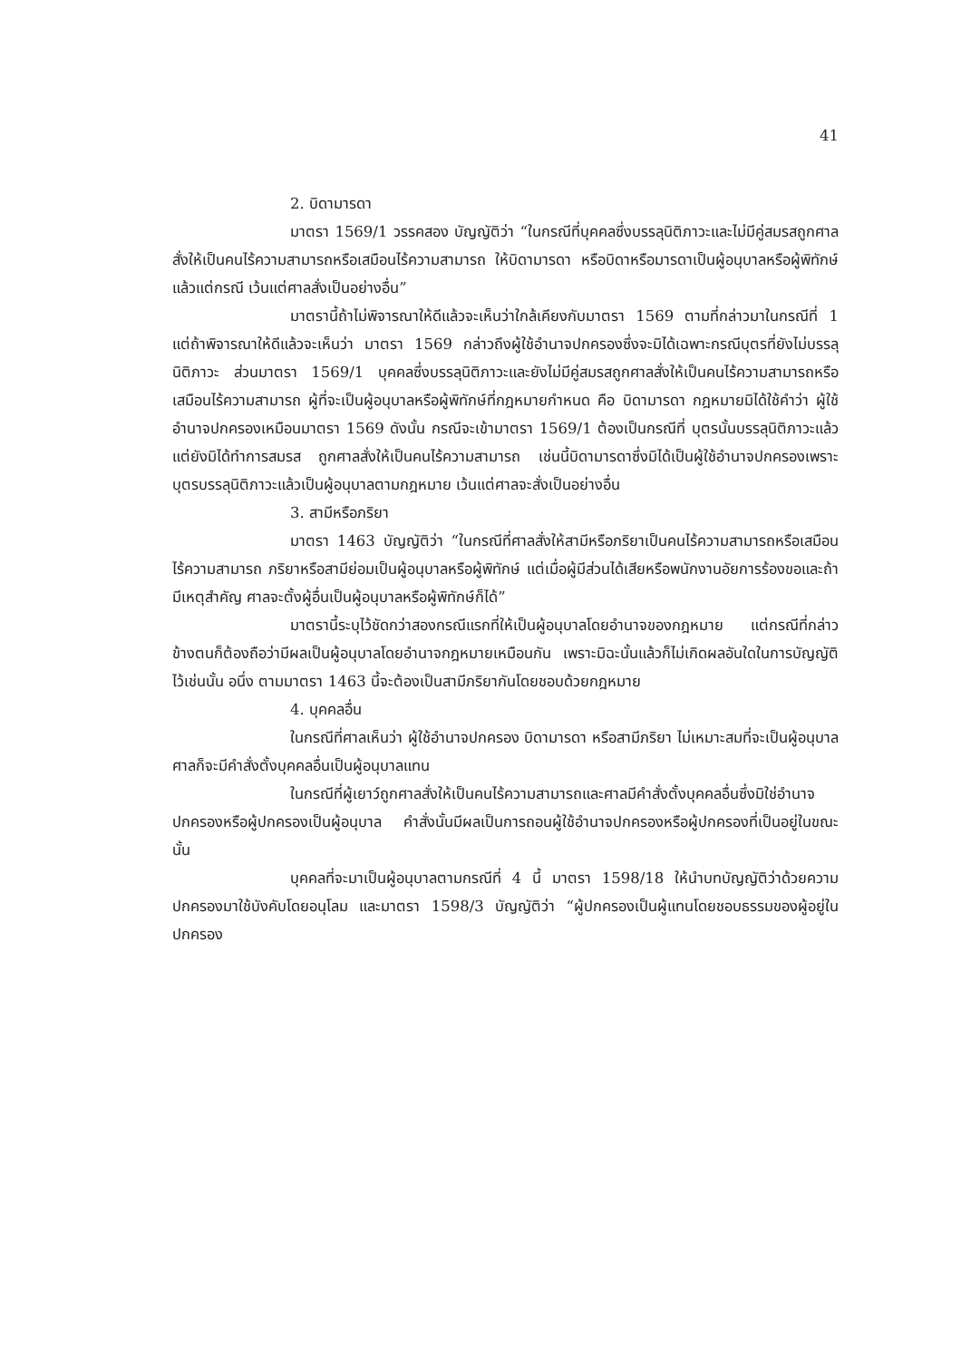41
2. บิดามารดา
มาตรา 1569/1 วรรคสอง บัญญัติว่า “ในกรณีที่บุคคลซึ่งบรรลุนิติภาวะและไม่มีคู่สมรสถูกศาลสั่งให้เป็นคนไร้ความสามารถหรือเสมือนไร้ความสามารถ ให้บิดามารดา หรือบิดาหรือมารดาเป็นผู้อนุบาลหรือผู้พิทักษ์แล้วแต่กรณี เว้นแต่ศาลสั่งเป็นอย่างอื่น”
มาตรานี้ถ้าไม่พิจารณาให้ดีแล้วจะเห็นว่าใกล้เคียงกับมาตรา 1569 ตามที่กล่าวมาในกรณีที่ 1 แต่ถ้าพิจารณาให้ดีแล้วจะเห็นว่า มาตรา 1569 กล่าวถึงผู้ใช้อำนาจปกครองซึ่งจะมิได้เฉพาะกรณีบุตรที่ยังไม่บรรลุนิติภาวะ ส่วนมาตรา 1569/1 บุคคลซึ่งบรรลุนิติภาวะและยังไม่มีคู่สมรสถูกศาลสั่งให้เป็นคนไร้ความสามารถหรือเสมือนไร้ความสามารถ ผู้ที่จะเป็นผู้อนุบาลหรือผู้พิทักษ์ที่กฎหมายกำหนด คือ บิดามารดา กฎหมายมิได้ใช้คำว่า ผู้ใช้อำนาจปกครองเหมือนมาตรา 1569 ดังนั้น กรณีจะเข้ามาตรา 1569/1 ต้องเป็นกรณีที่ บุตรนั้นบรรลุนิติภาวะแล้ว แต่ยังมิได้ทำการสมรส ถูกศาลสั่งให้เป็นคนไร้ความสามารถ เช่นนี้บิดามารดาซึ่งมิได้เป็นผู้ใช้อำนาจปกครองเพราะบุตรบรรลุนิติภาวะแล้วเป็นผู้อนุบาลตามกฎหมาย เว้นแต่ศาลจะสั่งเป็นอย่างอื่น
3. สามีหรือภริยา
มาตรา 1463 บัญญัติว่า “ในกรณีที่ศาลสั่งให้สามีหรือภริยาเป็นคนไร้ความสามารถหรือเสมือนไร้ความสามารถ ภริยาหรือสามีย่อมเป็นผู้อนุบาลหรือผู้พิทักษ์ แต่เมื่อผู้มีส่วนได้เสียหรือพนักงานอัยการร้องขอและถ้ามีเหตุสำคัญ ศาลจะตั้งผู้อื่นเป็นผู้อนุบาลหรือผู้พิทักษ์ก็ได้”
มาตรานี้ระบุไว้ชัดกว่าสองกรณีแรกที่ให้เป็นผู้อนุบาลโดยอำนาจของกฎหมาย แต่กรณีที่กล่าวข้างตนก็ต้องถือว่ามีผลเป็นผู้อนุบาลโดยอำนาจกฎหมายเหมือนกัน เพราะมิฉะนั้นแล้วก็ไม่เกิดผลอันใดในการบัญญัติไว้เช่นนั้น อนึ่ง ตามมาตรา 1463 นี้จะต้องเป็นสามีภริยากันโดยชอบด้วยกฎหมาย
4. บุคคลอื่น
ในกรณีที่ศาลเห็นว่า ผู้ใช้อำนาจปกครอง บิดามารดา หรือสามีภริยา ไม่เหมาะสมที่จะเป็นผู้อนุบาล ศาลก็จะมีคำสั่งตั้งบุคคลอื่นเป็นผู้อนุบาลแทน
ในกรณีที่ผู้เยาว์ถูกศาลสั่งให้เป็นคนไร้ความสามารถและศาลมีคำสั่งตั้งบุคคลอื่นซึ่งมิใช่อำนาจปกครองหรือผู้ปกครองเป็นผู้อนุบาล คำสั่งนั้นมีผลเป็นการถอนผู้ใช้อำนาจปกครองหรือผู้ปกครองที่เป็นอยู่ในขณะนั้น
บุคคลที่จะมาเป็นผู้อนุบาลตามกรณีที่ 4 นี้ มาตรา 1598/18 ให้นำบทบัญญัติว่าด้วยความปกครองมาใช้บังคับโดยอนุโลม และมาตรา 1598/3 บัญญัติว่า “ผู้ปกครองเป็นผู้แทนโดยชอบธรรมของผู้อยู่ในปกครอง